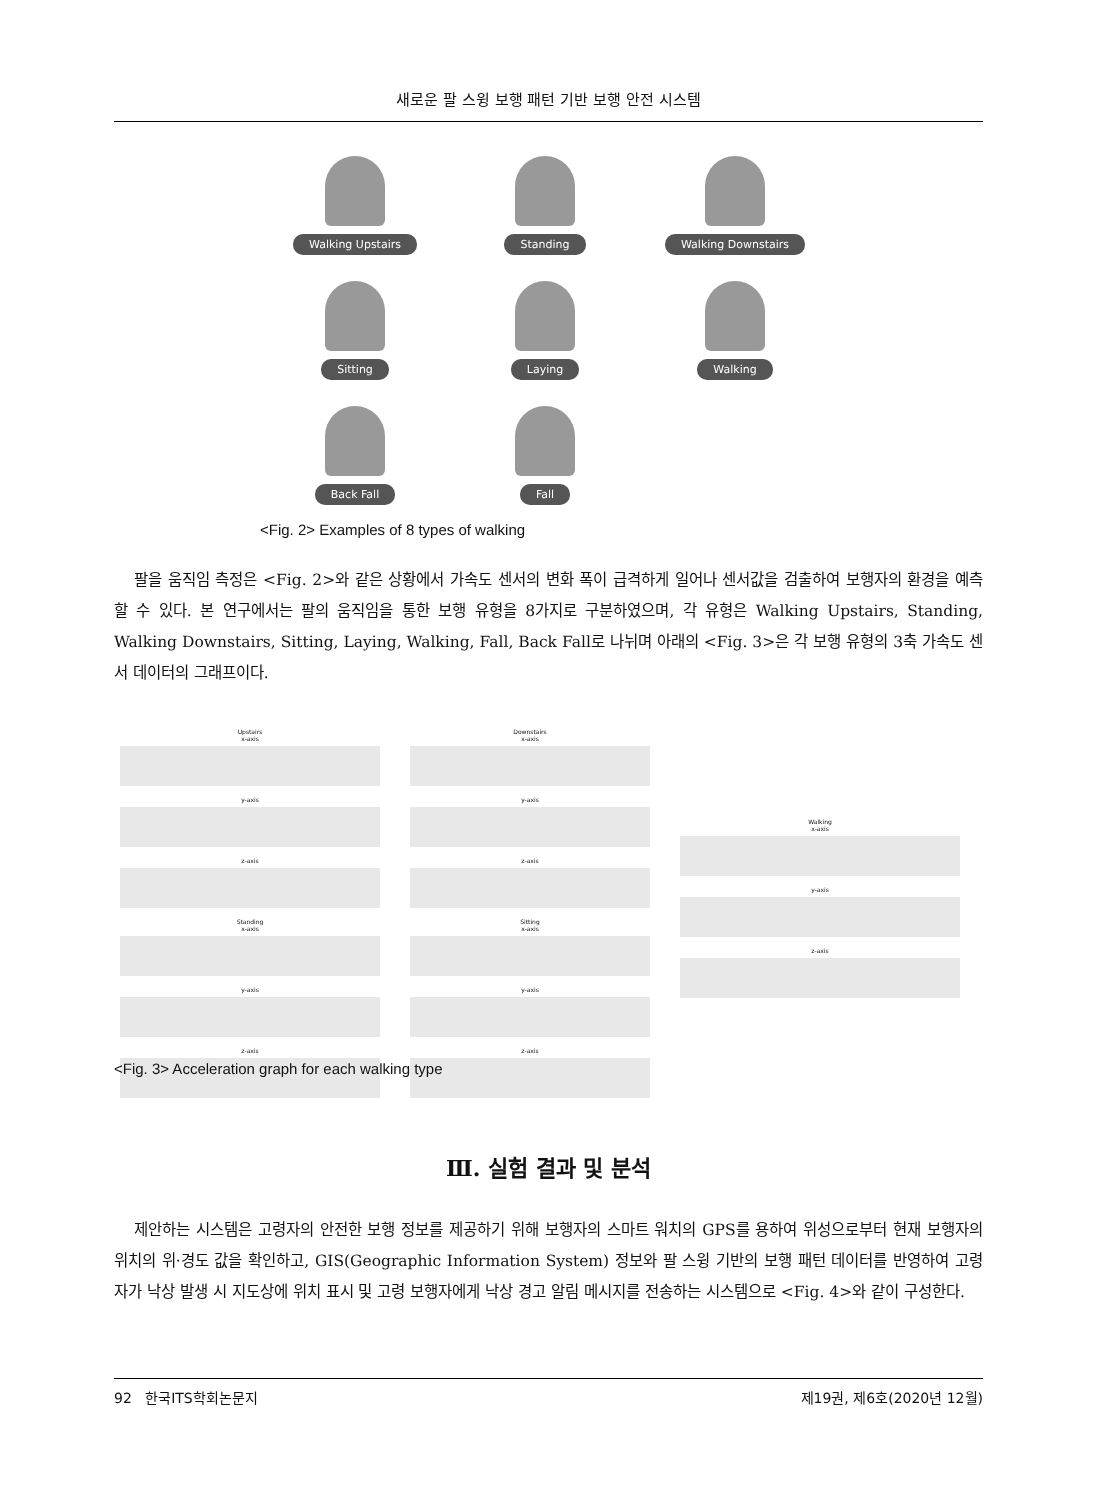새로운 팔 스윙 보행 패턴 기반 보행 안전 시스템
Walking Upstairs
Standing
Walking Downstairs
Sitting
Laying
Walking
Back Fall
Fall
<Fig. 2> Examples of 8 types of walking
팔을 움직임 측정은 <Fig. 2>와 같은 상황에서 가속도 센서의 변화 폭이 급격하게 일어나 센서값을 검출하여 보행자의 환경을 예측할 수 있다. 본 연구에서는 팔의 움직임을 통한 보행 유형을 8가지로 구분하였으며, 각 유형은 Walking Upstairs, Standing, Walking Downstairs, Sitting, Laying, Walking, Fall, Back Fall로 나뉘며 아래의 <Fig. 3>은 각 보행 유형의 3축 가속도 센서 데이터의 그래프이다.
Upstairs
x-axis
y-axis
z-axis
Standing
x-axis
y-axis
z-axis
Downstairs
x-axis
y-axis
z-axis
Sitting
x-axis
y-axis
z-axis
Walking
x-axis
y-axis
z-axis
<Fig. 3> Acceleration graph for each walking type
Ⅲ. 실험 결과 및 분석
제안하는 시스템은 고령자의 안전한 보행 정보를 제공하기 위해 보행자의 스마트 워치의 GPS를 용하여 위성으로부터 현재 보행자의 위치의 위·경도 값을 확인하고, GIS(Geographic Information System) 정보와 팔 스윙 기반의 보행 패턴 데이터를 반영하여 고령자가 낙상 발생 시 지도상에 위치 표시 및 고령 보행자에게 낙상 경고 알림 메시지를 전송하는 시스템으로 <Fig. 4>와 같이 구성한다.
92 한국ITS학회논문지 제19권, 제6호(2020년 12월)